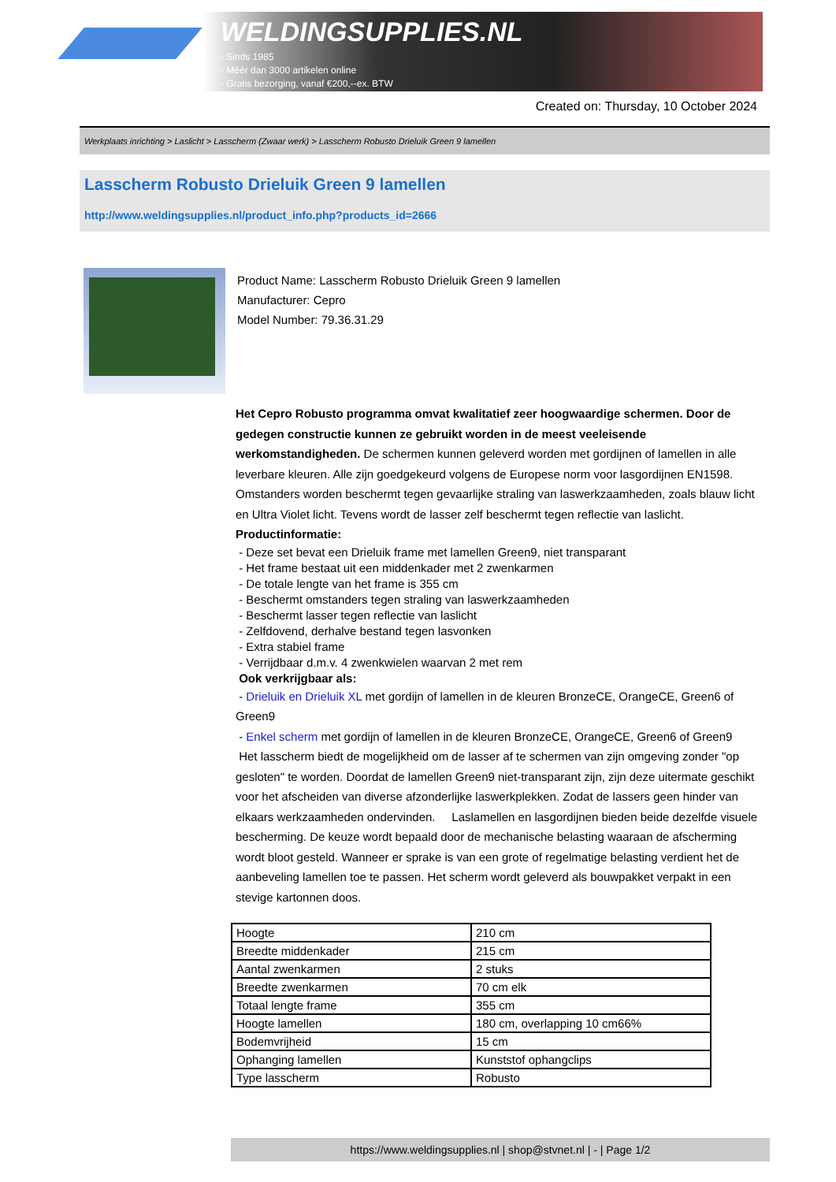WELDINGSUPPLIES.NL
- Sinds 1985
- Méér dan 3000 artikelen online
- Gratis bezorging, vanaf €200,--ex. BTW
Created on: Thursday, 10 October 2024
Werkplaats inrichting > Laslicht > Lasscherm (Zwaar werk) > Lasscherm Robusto Drieluik Green 9 lamellen
Lasscherm Robusto Drieluik Green 9 lamellen
http://www.weldingsupplies.nl/product_info.php?products_id=2666
Product Name: Lasscherm Robusto Drieluik Green 9 lamellen
Manufacturer: Cepro
Model Number: 79.36.31.29
Het Cepro Robusto programma omvat kwalitatief zeer hoogwaardige schermen. Door de gedegen constructie kunnen ze gebruikt worden in de meest veeleisende werkomstandigheden. De schermen kunnen geleverd worden met gordijnen of lamellen in alle leverbare kleuren. Alle zijn goedgekeurd volgens de Europese norm voor lasgordijnen EN1598. Omstanders worden beschermt tegen gevaarlijke straling van laswerkzaamheden, zoals blauw licht en Ultra Violet licht. Tevens wordt de lasser zelf beschermt tegen reflectie van laslicht. Productinformatie:
- Deze set bevat een Drieluik frame met lamellen Green9, niet transparant
- Het frame bestaat uit een middenkader met 2 zwenkarmen
- De totale lengte van het frame is 355 cm
- Beschermt omstanders tegen straling van laswerkzaamheden
- Beschermt lasser tegen reflectie van laslicht
- Zelfdovend, derhalve bestand tegen lasvonken
- Extra stabiel frame
- Verrijdbaar d.m.v. 4 zwenkwielen waarvan 2 met rem
Ook verkrijgbaar als:
- Drieluik en Drieluik XL met gordijn of lamellen in de kleuren BronzeCE, OrangeCE, Green6 of Green9
- Enkel scherm met gordijn of lamellen in de kleuren BronzeCE, OrangeCE, Green6 of Green9
Het lasscherm biedt de mogelijkheid om de lasser af te schermen van zijn omgeving zonder "op gesloten" te worden. Doordat de lamellen Green9 niet-transparant zijn, zijn deze uitermate geschikt voor het afscheiden van diverse afzonderlijke laswerkplekken. Zodat de lassers geen hinder van elkaars werkzaamheden ondervinden. Laslamellen en lasgordijnen bieden beide dezelfde visuele bescherming. De keuze wordt bepaald door de mechanische belasting waaraan de afscherming wordt bloot gesteld. Wanneer er sprake is van een grote of regelmatige belasting verdient het de aanbeveling lamellen toe te passen. Het scherm wordt geleverd als bouwpakket verpakt in een stevige kartonnen doos.
| Hoogte | 210 cm |
| Breedte middenkader | 215 cm |
| Aantal zwenkarmen | 2 stuks |
| Breedte zwenkarmen | 70 cm elk |
| Totaal lengte frame | 355 cm |
| Hoogte lamellen | 180 cm, overlapping 10 cm66% |
| Bodemvrijheid | 15 cm |
| Ophanging lamellen | Kunststof ophangclips |
| Type lasscherm | Robusto |
https://www.weldingsupplies.nl | shop@stvnet.nl | - | Page 1/2